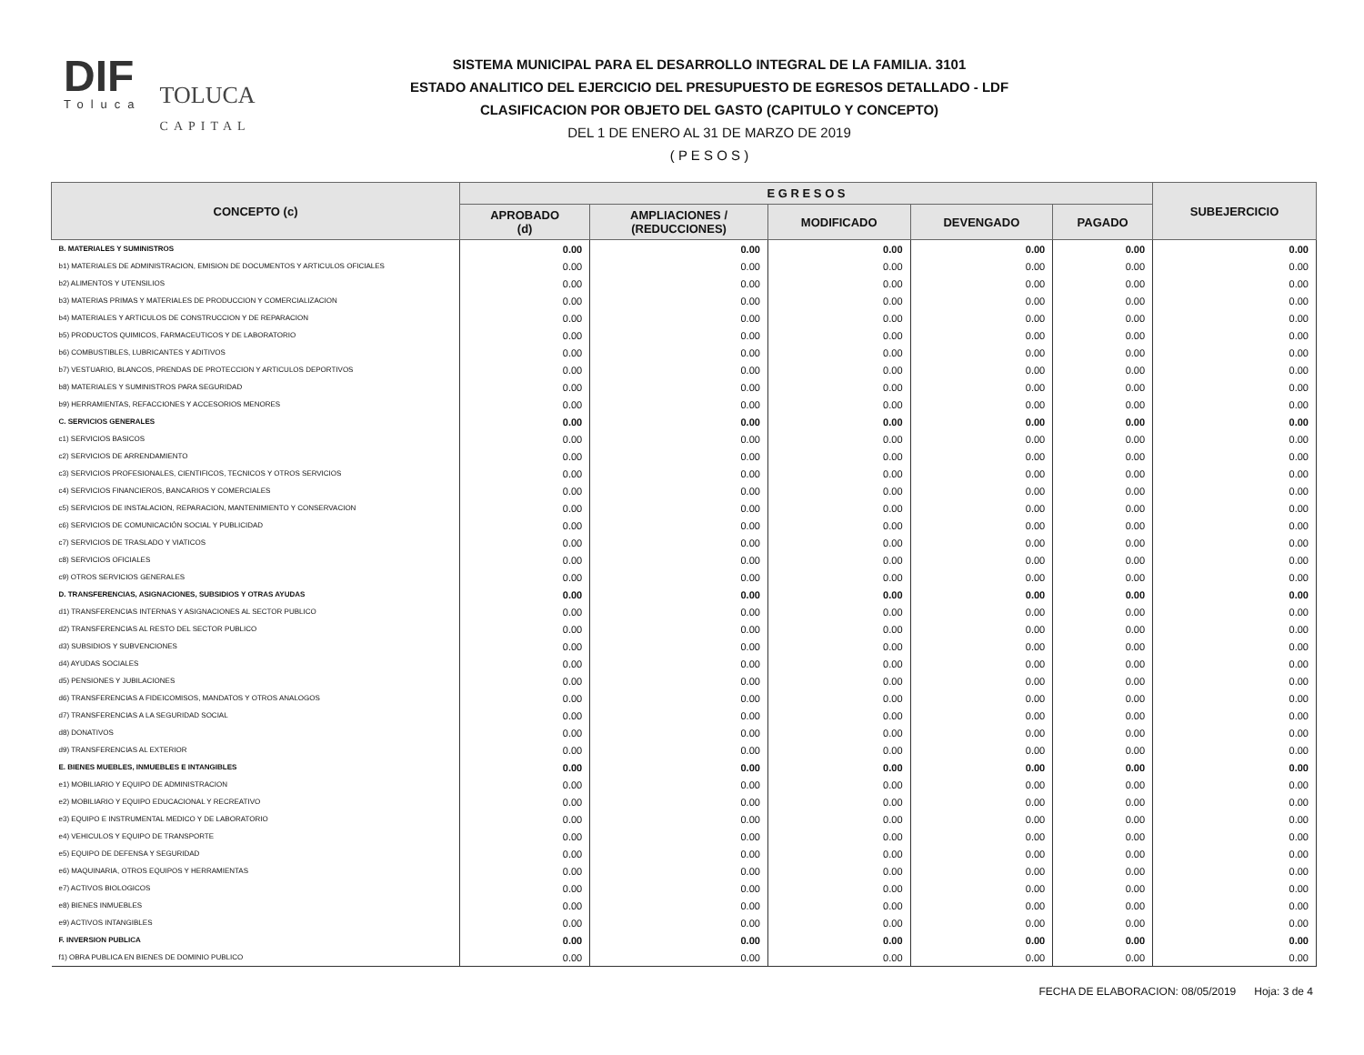DIF
Toluca
TOLUCA
CAPITAL
SISTEMA MUNICIPAL PARA EL DESARROLLO INTEGRAL DE LA FAMILIA. 3101
ESTADO ANALITICO DEL EJERCICIO DEL PRESUPUESTO DE EGRESOS DETALLADO - LDF
CLASIFICACION POR OBJETO DEL GASTO (CAPITULO Y CONCEPTO)
DEL 1 DE ENERO AL 31 DE MARZO DE 2019
( P E S O S )
| CONCEPTO (c) | E G R E S O S | | | | | SUBEJERCICIO |
| --- | --- | --- | --- | --- | --- | --- |
| | APROBADO (d) | AMPLIACIONES / (REDUCCIONES) | MODIFICADO | DEVENGADO | PAGADO | |
| B. MATERIALES Y SUMINISTROS | 0.00 | 0.00 | 0.00 | 0.00 | 0.00 | 0.00 |
| b1) MATERIALES DE ADMINISTRACION, EMISION DE DOCUMENTOS Y ARTICULOS OFICIALES | 0.00 | 0.00 | 0.00 | 0.00 | 0.00 | 0.00 |
| b2) ALIMENTOS Y UTENSILIOS | 0.00 | 0.00 | 0.00 | 0.00 | 0.00 | 0.00 |
| b3) MATERIAS PRIMAS Y MATERIALES DE PRODUCCION Y COMERCIALIZACION | 0.00 | 0.00 | 0.00 | 0.00 | 0.00 | 0.00 |
| b4) MATERIALES Y ARTICULOS DE CONSTRUCCION Y DE REPARACION | 0.00 | 0.00 | 0.00 | 0.00 | 0.00 | 0.00 |
| b5) PRODUCTOS QUIMICOS, FARMACEUTICOS Y DE LABORATORIO | 0.00 | 0.00 | 0.00 | 0.00 | 0.00 | 0.00 |
| b6) COMBUSTIBLES, LUBRICANTES Y ADITIVOS | 0.00 | 0.00 | 0.00 | 0.00 | 0.00 | 0.00 |
| b7) VESTUARIO, BLANCOS, PRENDAS DE PROTECCION Y ARTICULOS DEPORTIVOS | 0.00 | 0.00 | 0.00 | 0.00 | 0.00 | 0.00 |
| b8) MATERIALES Y SUMINISTROS PARA SEGURIDAD | 0.00 | 0.00 | 0.00 | 0.00 | 0.00 | 0.00 |
| b9) HERRAMIENTAS, REFACCIONES Y ACCESORIOS MENORES | 0.00 | 0.00 | 0.00 | 0.00 | 0.00 | 0.00 |
| C. SERVICIOS GENERALES | 0.00 | 0.00 | 0.00 | 0.00 | 0.00 | 0.00 |
| c1) SERVICIOS BASICOS | 0.00 | 0.00 | 0.00 | 0.00 | 0.00 | 0.00 |
| c2) SERVICIOS DE ARRENDAMIENTO | 0.00 | 0.00 | 0.00 | 0.00 | 0.00 | 0.00 |
| c3) SERVICIOS PROFESIONALES, CIENTIFICOS, TECNICOS Y OTROS SERVICIOS | 0.00 | 0.00 | 0.00 | 0.00 | 0.00 | 0.00 |
| c4) SERVICIOS FINANCIEROS, BANCARIOS Y COMERCIALES | 0.00 | 0.00 | 0.00 | 0.00 | 0.00 | 0.00 |
| c5) SERVICIOS DE INSTALACION, REPARACION, MANTENIMIENTO Y CONSERVACION | 0.00 | 0.00 | 0.00 | 0.00 | 0.00 | 0.00 |
| c6) SERVICIOS DE COMUNICACIÓN SOCIAL Y PUBLICIDAD | 0.00 | 0.00 | 0.00 | 0.00 | 0.00 | 0.00 |
| c7) SERVICIOS DE TRASLADO Y VIATICOS | 0.00 | 0.00 | 0.00 | 0.00 | 0.00 | 0.00 |
| c8) SERVICIOS OFICIALES | 0.00 | 0.00 | 0.00 | 0.00 | 0.00 | 0.00 |
| c9) OTROS SERVICIOS GENERALES | 0.00 | 0.00 | 0.00 | 0.00 | 0.00 | 0.00 |
| D. TRANSFERENCIAS, ASIGNACIONES, SUBSIDIOS Y OTRAS AYUDAS | 0.00 | 0.00 | 0.00 | 0.00 | 0.00 | 0.00 |
| d1) TRANSFERENCIAS INTERNAS Y ASIGNACIONES AL SECTOR PUBLICO | 0.00 | 0.00 | 0.00 | 0.00 | 0.00 | 0.00 |
| d2) TRANSFERENCIAS AL RESTO DEL SECTOR PUBLICO | 0.00 | 0.00 | 0.00 | 0.00 | 0.00 | 0.00 |
| d3) SUBSIDIOS Y SUBVENCIONES | 0.00 | 0.00 | 0.00 | 0.00 | 0.00 | 0.00 |
| d4) AYUDAS SOCIALES | 0.00 | 0.00 | 0.00 | 0.00 | 0.00 | 0.00 |
| d5) PENSIONES Y JUBILACIONES | 0.00 | 0.00 | 0.00 | 0.00 | 0.00 | 0.00 |
| d6) TRANSFERENCIAS A FIDEICOMISOS, MANDATOS Y OTROS ANALOGOS | 0.00 | 0.00 | 0.00 | 0.00 | 0.00 | 0.00 |
| d7) TRANSFERENCIAS A LA SEGURIDAD SOCIAL | 0.00 | 0.00 | 0.00 | 0.00 | 0.00 | 0.00 |
| d8) DONATIVOS | 0.00 | 0.00 | 0.00 | 0.00 | 0.00 | 0.00 |
| d9) TRANSFERENCIAS AL EXTERIOR | 0.00 | 0.00 | 0.00 | 0.00 | 0.00 | 0.00 |
| E. BIENES MUEBLES, INMUEBLES E INTANGIBLES | 0.00 | 0.00 | 0.00 | 0.00 | 0.00 | 0.00 |
| e1) MOBILIARIO Y EQUIPO DE ADMINISTRACION | 0.00 | 0.00 | 0.00 | 0.00 | 0.00 | 0.00 |
| e2) MOBILIARIO Y EQUIPO EDUCACIONAL Y RECREATIVO | 0.00 | 0.00 | 0.00 | 0.00 | 0.00 | 0.00 |
| e3) EQUIPO E INSTRUMENTAL MEDICO Y DE LABORATORIO | 0.00 | 0.00 | 0.00 | 0.00 | 0.00 | 0.00 |
| e4) VEHICULOS Y EQUIPO DE TRANSPORTE | 0.00 | 0.00 | 0.00 | 0.00 | 0.00 | 0.00 |
| e5) EQUIPO DE DEFENSA Y SEGURIDAD | 0.00 | 0.00 | 0.00 | 0.00 | 0.00 | 0.00 |
| e6) MAQUINARIA, OTROS EQUIPOS Y HERRAMIENTAS | 0.00 | 0.00 | 0.00 | 0.00 | 0.00 | 0.00 |
| e7) ACTIVOS BIOLOGICOS | 0.00 | 0.00 | 0.00 | 0.00 | 0.00 | 0.00 |
| e8) BIENES INMUEBLES | 0.00 | 0.00 | 0.00 | 0.00 | 0.00 | 0.00 |
| e9) ACTIVOS INTANGIBLES | 0.00 | 0.00 | 0.00 | 0.00 | 0.00 | 0.00 |
| F. INVERSION PUBLICA | 0.00 | 0.00 | 0.00 | 0.00 | 0.00 | 0.00 |
| f1) OBRA PUBLICA EN BIENES DE DOMINIO PUBLICO | 0.00 | 0.00 | 0.00 | 0.00 | 0.00 | 0.00 |
FECHA DE ELABORACION: 08/05/2019 Hoja: 3 de 4